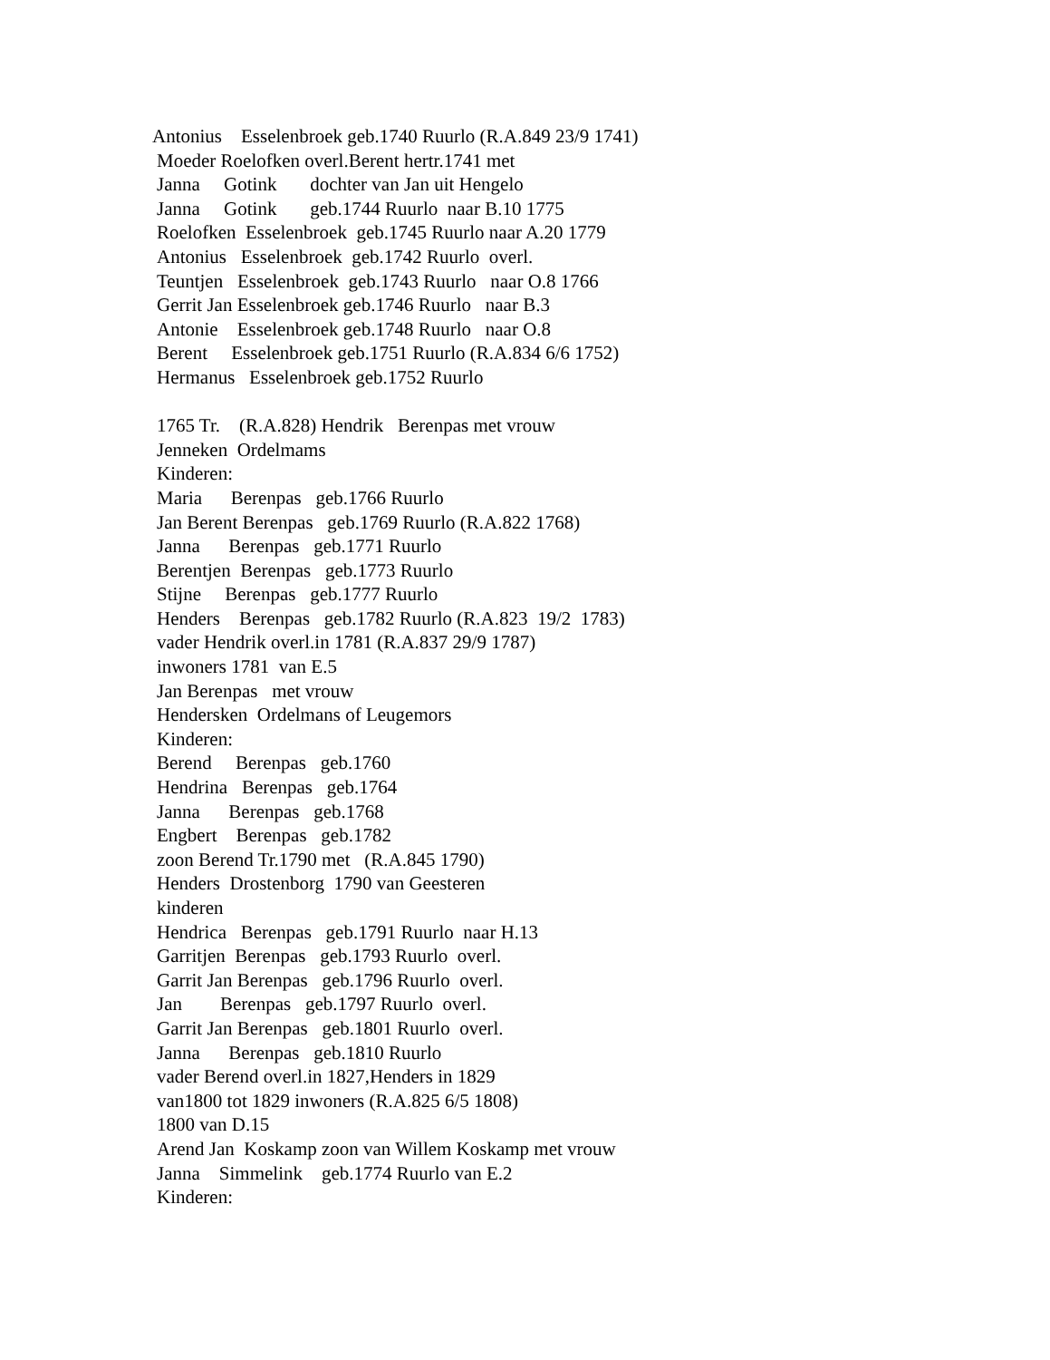Antonius Esselenbroek geb.1740 Ruurlo (R.A.849 23/9 1741) Moeder Roelofken overl.Berent hertr.1741 met Janna Gotink dochter van Jan uit Hengelo Janna Gotink geb.1744 Ruurlo naar B.10 1775 Roelofken Esselenbroek geb.1745 Ruurlo naar A.20 1779 Antonius Esselenbroek geb.1742 Ruurlo overl. Teuntjen Esselenbroek geb.1743 Ruurlo naar O.8 1766 Gerrit Jan Esselenbroek geb.1746 Ruurlo naar B.3 Antonie Esselenbroek geb.1748 Ruurlo naar O.8 Berent Esselenbroek geb.1751 Ruurlo (R.A.834 6/6 1752) Hermanus Esselenbroek geb.1752 Ruurlo 1765 Tr. (R.A.828) Hendrik Berenpas met vrouw Jenneken Ordelmams Kinderen: Maria Berenpas geb.1766 Ruurlo Jan Berent Berenpas geb.1769 Ruurlo (R.A.822 1768) Janna Berenpas geb.1771 Ruurlo Berentjen Berenpas geb.1773 Ruurlo Stijne Berenpas geb.1777 Ruurlo Henders Berenpas geb.1782 Ruurlo (R.A.823 19/2 1783) vader Hendrik overl.in 1781 (R.A.837 29/9 1787) inwoners 1781 van E.5 Jan Berenpas met vrouw Hendersken Ordelmans of Leugemors Kinderen: Berend Berenpas geb.1760 Hendrina Berenpas geb.1764 Janna Berenpas geb.1768 Engbert Berenpas geb.1782 zoon Berend Tr.1790 met (R.A.845 1790) Henders Drostenborg 1790 van Geesteren kinderen Hendrica Berenpas geb.1791 Ruurlo naar H.13 Garritjen Berenpas geb.1793 Ruurlo overl. Garrit Jan Berenpas geb.1796 Ruurlo overl. Jan Berenpas geb.1797 Ruurlo overl. Garrit Jan Berenpas geb.1801 Ruurlo overl. Janna Berenpas geb.1810 Ruurlo vader Berend overl.in 1827,Henders in 1829 van1800 tot 1829 inwoners (R.A.825 6/5 1808) 1800 van D.15 Arend Jan Koskamp zoon van Willem Koskamp met vrouw Janna Simmelink geb.1774 Ruurlo van E.2 Kinderen: